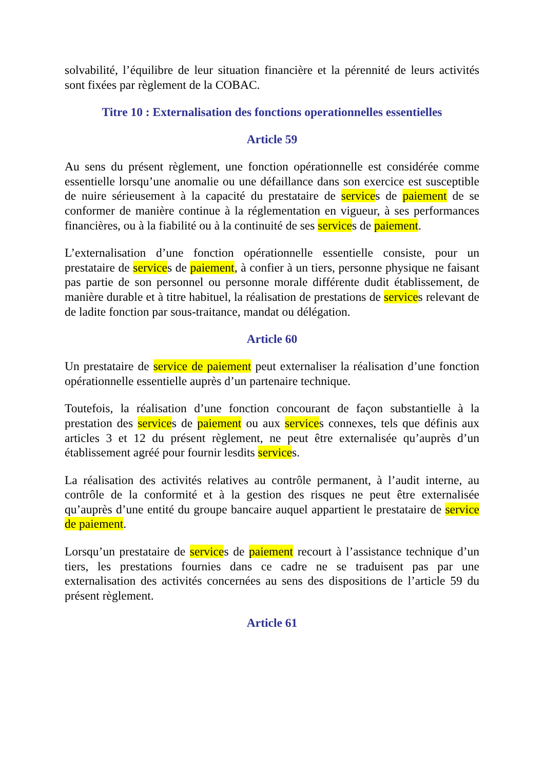solvabilité, l’équilibre de leur situation financière et la pérennité de leurs activités sont fixées par règlement de la COBAC.
Titre 10 : Externalisation des fonctions operationnelles essentielles
Article 59
Au sens du présent règlement, une fonction opérationnelle est considérée comme essentielle lorsqu’une anomalie ou une défaillance dans son exercice est susceptible de nuire sérieusement à la capacité du prestataire de services de paiement de se conformer de manière continue à la réglementation en vigueur, à ses performances financières, ou à la fiabilité ou à la continuité de ses services de paiement.
L’externalisation d’une fonction opérationnelle essentielle consiste, pour un prestataire de services de paiement, à confier à un tiers, personne physique ne faisant pas partie de son personnel ou personne morale différente dudit établissement, de manière durable et à titre habituel, la réalisation de prestations de services relevant de de ladite fonction par sous-traitance, mandat ou délégation.
Article 60
Un prestataire de service de paiement peut externaliser la réalisation d’une fonction opérationnelle essentielle auprès d’un partenaire technique.
Toutefois, la réalisation d’une fonction concourant de façon substantielle à la prestation des services de paiement ou aux services connexes, tels que définis aux articles 3 et 12 du présent règlement, ne peut être externalisée qu’auprès d’un établissement agréé pour fournir lesdits services.
La réalisation des activités relatives au contrôle permanent, à l’audit interne, au contrôle de la conformité et à la gestion des risques ne peut être externalisée qu’auprès d’une entité du groupe bancaire auquel appartient le prestataire de service de paiement.
Lorsqu’un prestataire de services de paiement recourt à l’assistance technique d’un tiers, les prestations fournies dans ce cadre ne se traduisent pas par une externalisation des activités concernées au sens des dispositions de l’article 59 du présent règlement.
Article 61